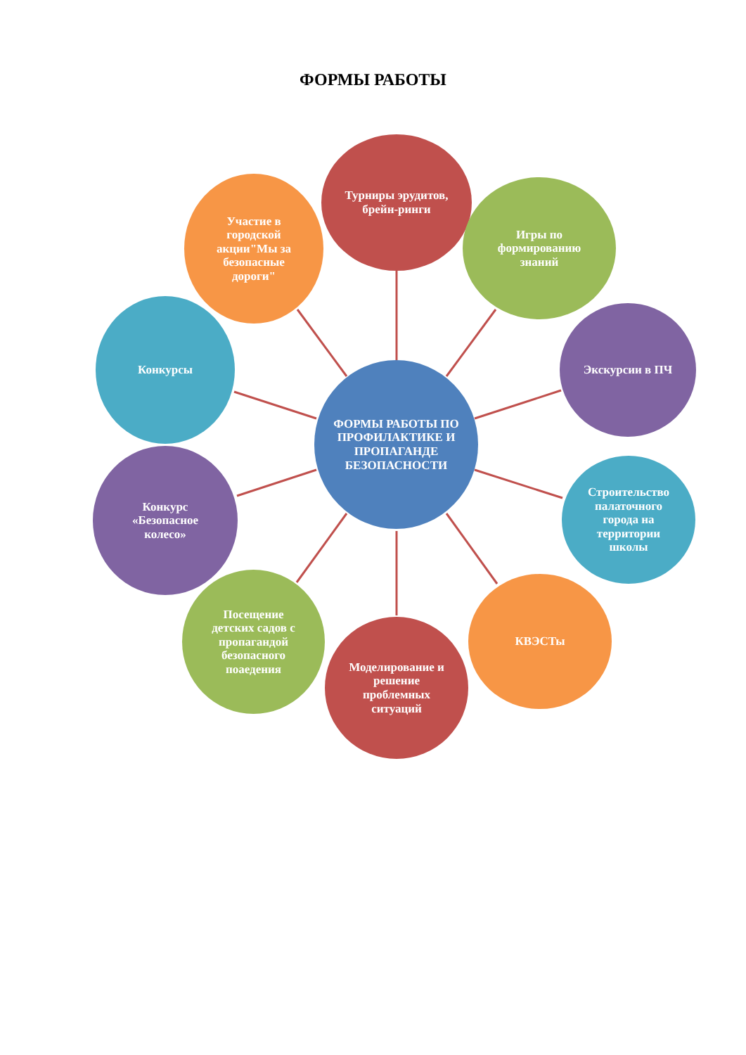ФОРМЫ РАБОТЫ
Турниры эрудитов, брейн-ринги
Игры по формированию знаний
Экскурсии в ПЧ
Строительство палаточного города на территории школы
КВЭСТы
Моделирование и решение проблемных ситуаций
Посещение детских садов с пропагандой безопасного поаедения
Конкурс «Безопасное колесо»
Конкурсы
Участие в городской акции"Мы за безопасные дороги"
ФОРМЫ РАБОТЫ ПО ПРОФИЛАКТИКЕ И ПРОПАГАНДЕ БЕЗОПАСНОСТИ